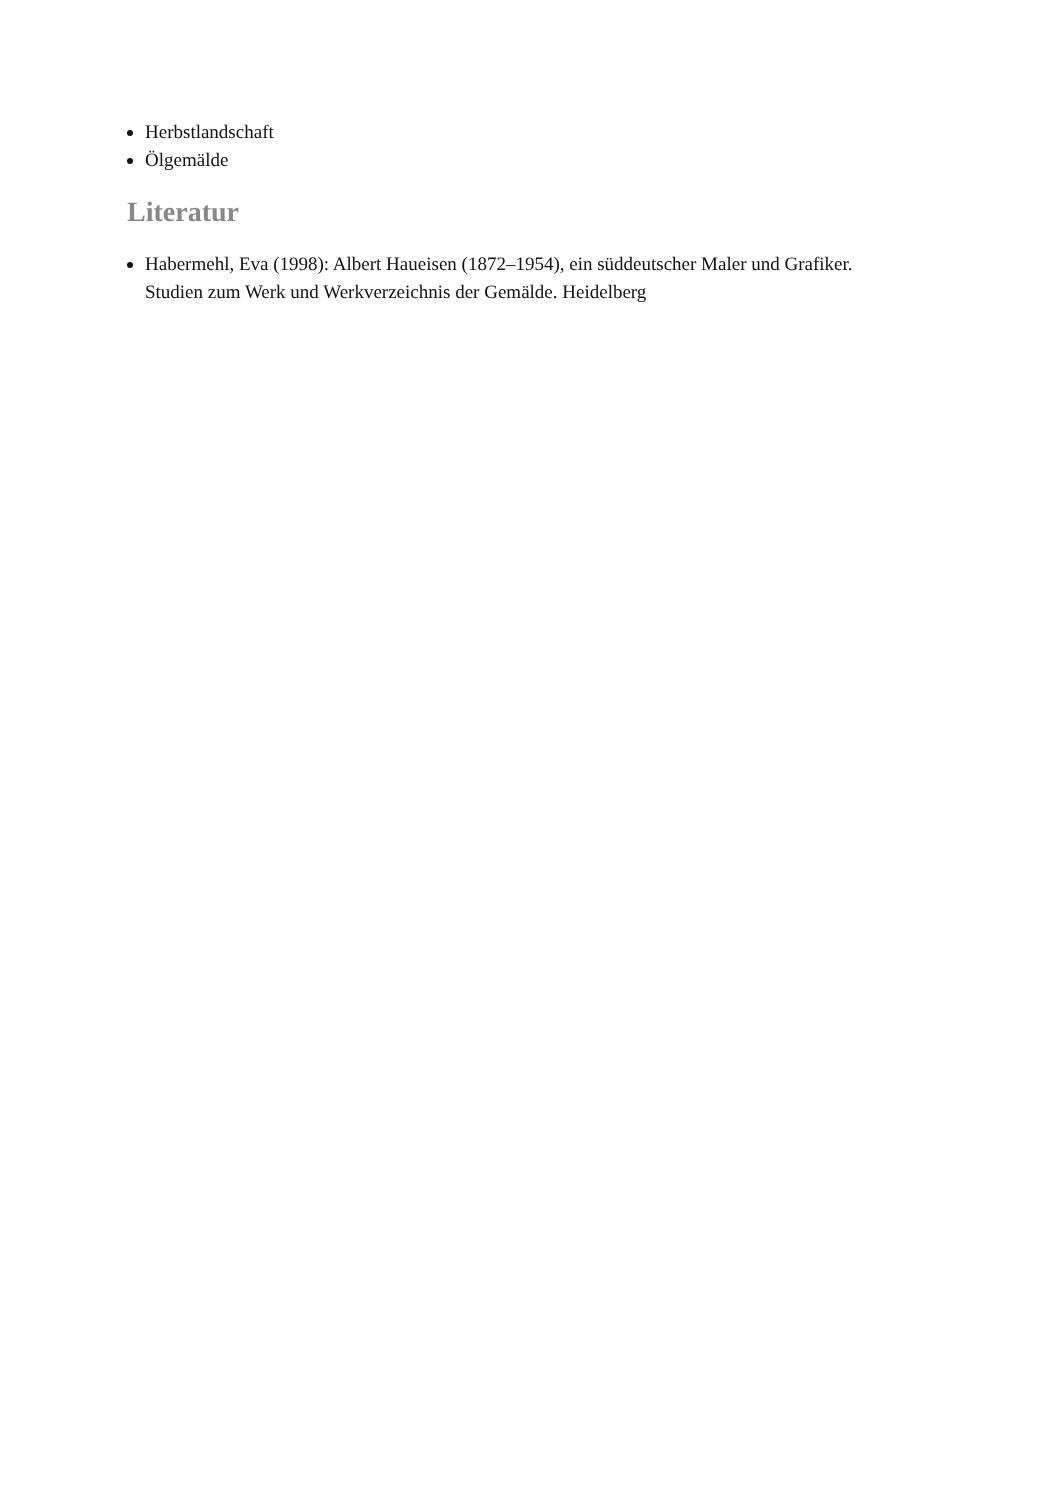Herbstlandschaft
Ölgemälde
Literatur
Habermehl, Eva (1998): Albert Haueisen (1872–1954), ein süddeutscher Maler und Grafiker. Studien zum Werk und Werkverzeichnis der Gemälde. Heidelberg